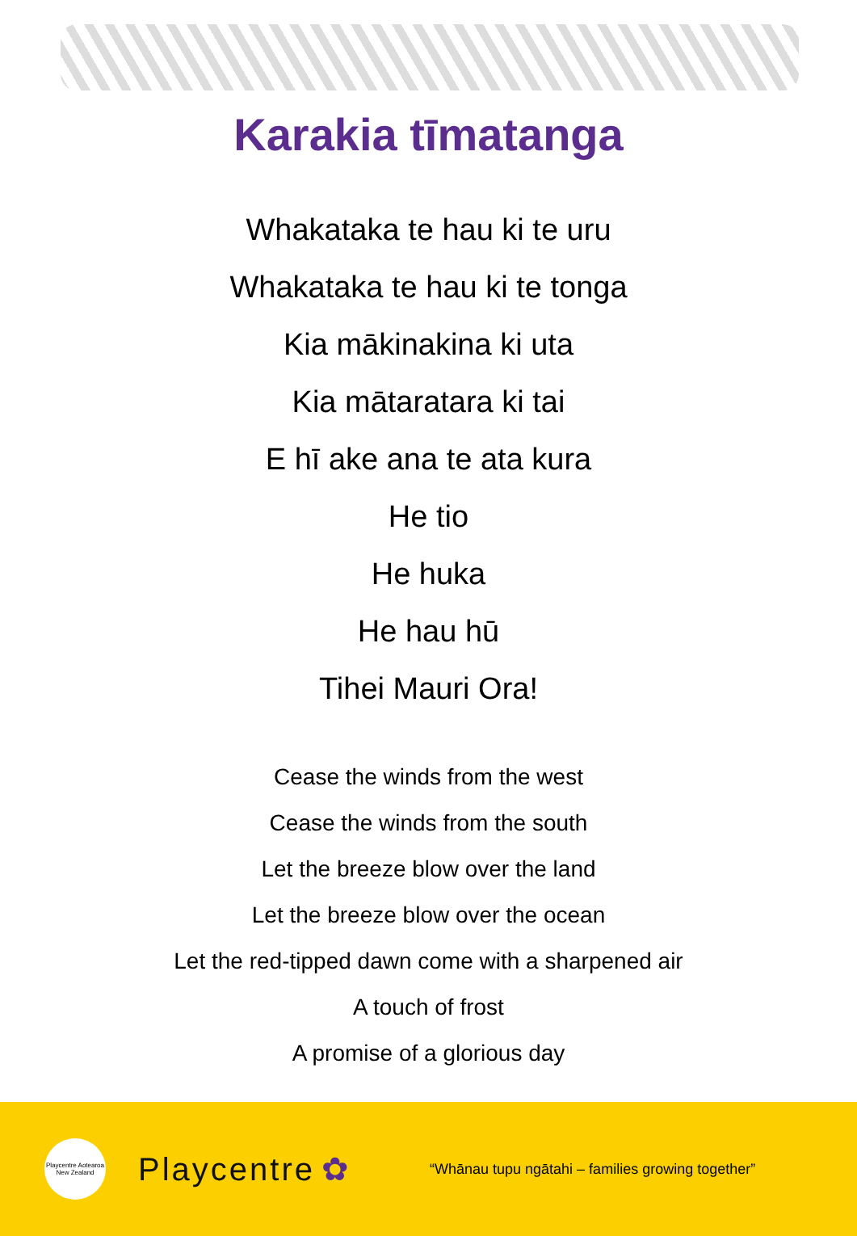Karakia tīmatanga
Whakataka te hau ki te uru
Whakataka te hau ki te tonga
Kia mākinakina ki uta
Kia mātaratara ki tai
E hī ake ana te ata kura
He tio
He huka
He hau hū
Tihei Mauri Ora!
Cease the winds from the west
Cease the winds from the south
Let the breeze blow over the land
Let the breeze blow over the ocean
Let the red-tipped dawn come with a sharpened air
A touch of frost
A promise of a glorious day
Playcentre Aotearoa New Zealand
Playcentre ✿ “Whānau tupu ngātahi – families growing together”